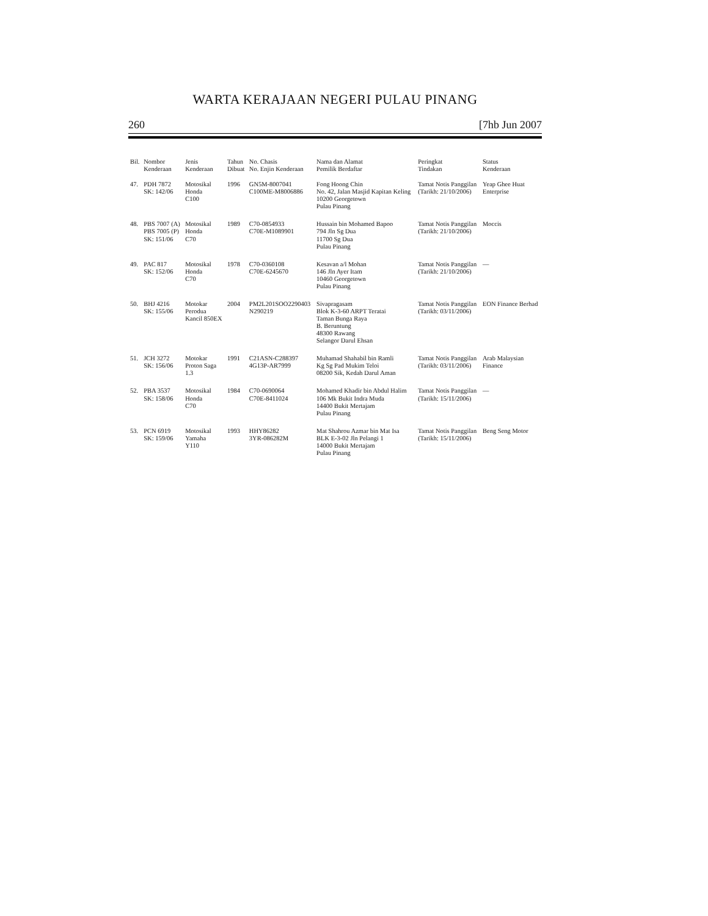WARTA KERAJAAN NEGERI PULAU PINANG
260 [7hb Jun 2007
| Bil. | Nombor Kenderaan | Jenis Kenderaan | Tahun Dibuat | No. Chasis No. Enjin Kenderaan | Nama dan Alamat Pemilik Berdaftar | Peringkat Tindakan | Status Kenderaan |
| --- | --- | --- | --- | --- | --- | --- | --- |
| 47. | PDH 7872 SK: 142/06 | Motosikal Honda C100 | 1996 | GN5M-8007041 C100ME-M8006886 | Fong Hoong Chin No. 42, Jalan Masjid Kapitan Keling 10200 Georgetown Pulau Pinang | Tamat Notis Panggilan (Tarikh: 21/10/2006) | Yeap Ghee Huat Enterprise |
| 48. | PBS 7007 (A) PBS 7005 (P) SK: 151/06 | Motosikal Honda C70 | 1989 | C70-0854933 C70E-M1089901 | Hussain bin Mohamed Bapoo 794 Jln Sg Dua 11700 Sg Dua Pulau Pinang | Tamat Notis Panggilan (Tarikh: 21/10/2006) | Moccis |
| 49. | PAC 817 SK: 152/06 | Motosikal Honda C70 | 1978 | C70-0360108 C70E-6245670 | Kesavan a/l Mohan 146 Jln Ayer Itam 10460 Georgetown Pulau Pinang | Tamat Notis Panggilan (Tarikh: 21/10/2006) | — |
| 50. | BHJ 4216 SK: 155/06 | Motokar Perodua Kancil 850EX | 2004 | PM2L201SOO2290403 N290219 | Sivapragasam Blok K-3-60 ARPT Teratai Taman Bunga Raya B. Beruntung 48300 Rawang Selangor Darul Ehsan | Tamat Notis Panggilan (Tarikh: 03/11/2006) | EON Finance Berhad |
| 51. | JCH 3272 SK: 156/06 | Motokar Proton Saga 1.3 | 1991 | C21ASN-C288397 4G13P-AR7999 | Muhamad Shahabil bin Ramli Kg Sg Pad Mukim Teloi 08200 Sik, Kedah Darul Aman | Tamat Notis Panggilan (Tarikh: 03/11/2006) | Arab Malaysian Finance |
| 52. | PBA 3537 SK: 158/06 | Motosikal Honda C70 | 1984 | C70-0690064 C70E-8411024 | Mohamed Khadir bin Abdul Halim 106 Mk Bukit Indra Muda 14400 Bukit Mertajam Pulau Pinang | Tamat Notis Panggilan (Tarikh: 15/11/2006) | — |
| 53. | PCN 6919 SK: 159/06 | Motosikal Yamaha Y110 | 1993 | HHY86282 3YR-086282M | Mat Shahrou Azmar bin Mat Isa BLK E-3-02 Jln Pelangi 1 14000 Bukit Mertajam Pulau Pinang | Tamat Notis Panggilan (Tarikh: 15/11/2006) | Beng Seng Motor |